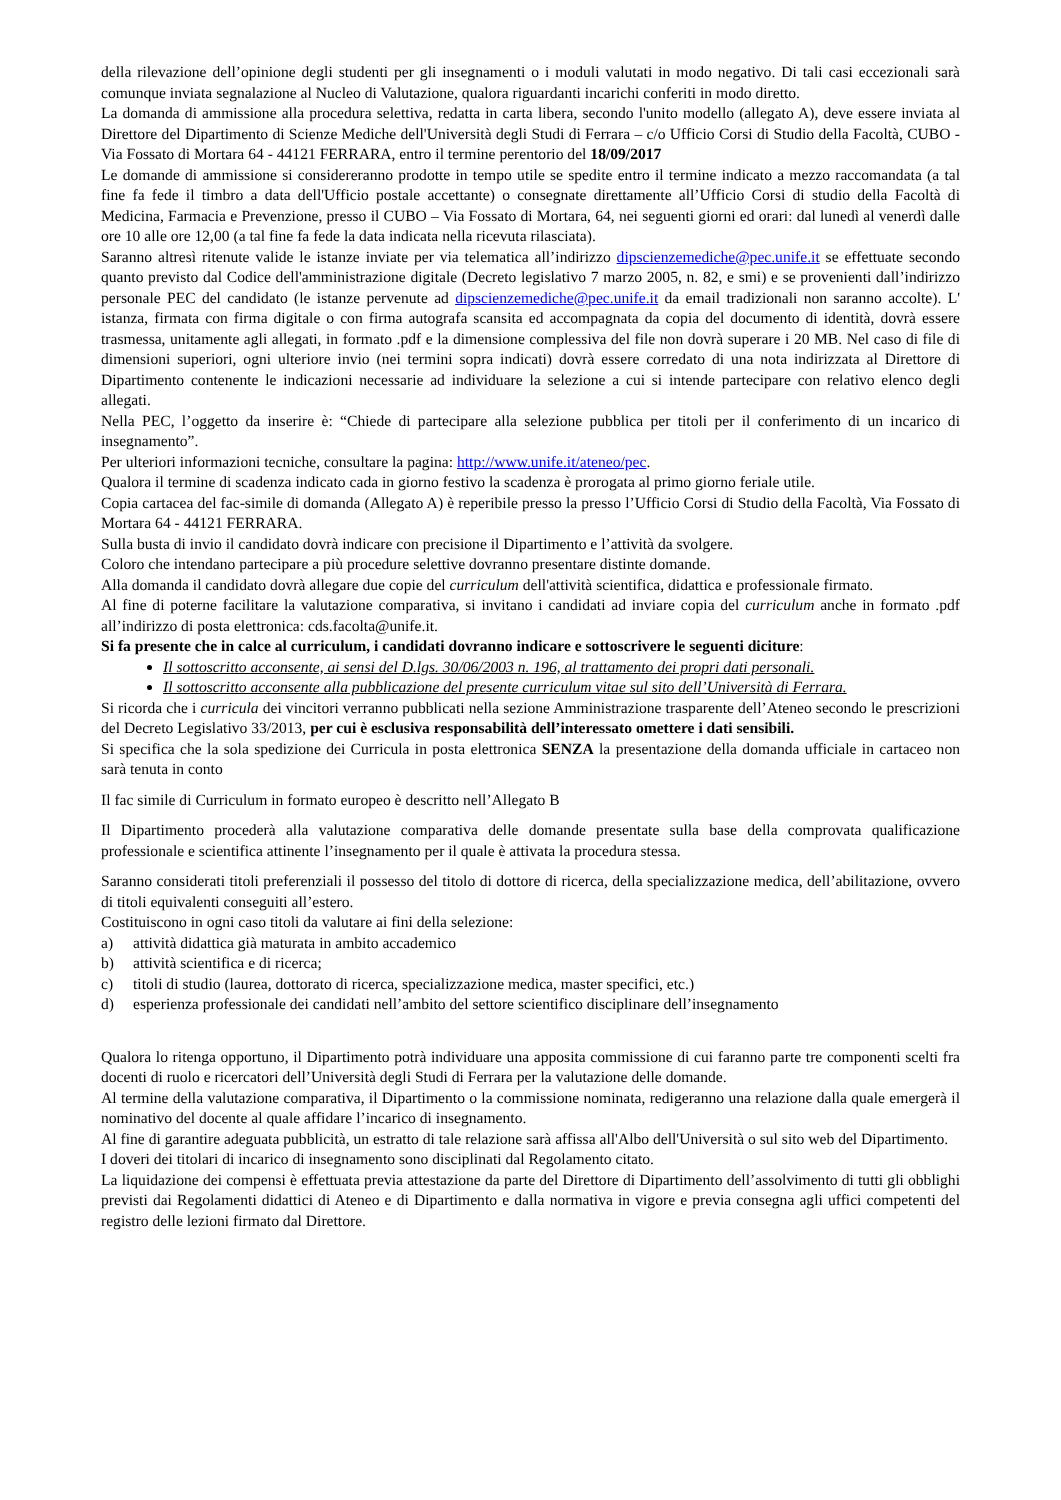della rilevazione dell’opinione degli studenti per gli insegnamenti o i moduli valutati in modo negativo. Di tali casi eccezionali sarà comunque inviata segnalazione al Nucleo di Valutazione, qualora riguardanti incarichi conferiti in modo diretto.
La domanda di ammissione alla procedura selettiva, redatta in carta libera, secondo l'unito modello (allegato A), deve essere inviata al Direttore del Dipartimento di Scienze Mediche dell'Università degli Studi di Ferrara – c/o Ufficio Corsi di Studio della Facoltà, CUBO - Via Fossato di Mortara 64 - 44121 FERRARA, entro il termine perentorio del 18/09/2017
Le domande di ammissione si considereranno prodotte in tempo utile se spedite entro il termine indicato a mezzo raccomandata (a tal fine fa fede il timbro a data dell'Ufficio postale accettante) o consegnate direttamente all’Ufficio Corsi di studio della Facoltà di Medicina, Farmacia e Prevenzione, presso il CUBO – Via Fossato di Mortara, 64, nei seguenti giorni ed orari: dal lunedì al venerdì dalle ore 10 alle ore 12,00 (a tal fine fa fede la data indicata nella ricevuta rilasciata).
Saranno altresì ritenute valide le istanze inviate per via telematica all’indirizzo dipscienzemediche@pec.unife.it se effettuate secondo quanto previsto dal Codice dell'amministrazione digitale (Decreto legislativo 7 marzo 2005, n. 82, e smi) e se provenienti dall’indirizzo personale PEC del candidato (le istanze pervenute ad dipscienzemediche@pec.unife.it da email tradizionali non saranno accolte). L' istanza, firmata con firma digitale o con firma autografa scansita ed accompagnata da copia del documento di identità, dovrà essere trasmessa, unitamente agli allegati, in formato .pdf e la dimensione complessiva del file non dovrà superare i 20 MB. Nel caso di file di dimensioni superiori, ogni ulteriore invio (nei termini sopra indicati) dovrà essere corredato di una nota indirizzata al Direttore di Dipartimento contenente le indicazioni necessarie ad individuare la selezione a cui si intende partecipare con relativo elenco degli allegati.
Nella PEC, l’oggetto da inserire è: “Chiede di partecipare alla selezione pubblica per titoli per il conferimento di un incarico di insegnamento”.
Per ulteriori informazioni tecniche, consultare la pagina: http://www.unife.it/ateneo/pec.
Qualora il termine di scadenza indicato cada in giorno festivo la scadenza è prorogata al primo giorno feriale utile.
Copia cartacea del fac-simile di domanda (Allegato A) è reperibile presso la presso l’Ufficio Corsi di Studio della Facoltà, Via Fossato di Mortara 64 - 44121 FERRARA.
Sulla busta di invio il candidato dovrà indicare con precisione il Dipartimento e l’attività da svolgere.
Coloro che intendano partecipare a più procedure selettive dovranno presentare distinte domande.
Alla domanda il candidato dovrà allegare due copie del curriculum dell'attività scientifica, didattica e professionale firmato.
Al fine di poterne facilitare la valutazione comparativa, si invitano i candidati ad inviare copia del curriculum anche in formato .pdf all’indirizzo di posta elettronica: cds.facolta@unife.it.
Si fa presente che in calce al curriculum, i candidati dovranno indicare e sottoscrivere le seguenti diciture:
Il sottoscritto acconsente, ai sensi del D.lgs. 30/06/2003 n. 196, al trattamento dei propri dati personali.
Il sottoscritto acconsente alla pubblicazione del presente curriculum vitae sul sito dell’Università di Ferrara.
Si ricorda che i curricula dei vincitori verranno pubblicati nella sezione Amministrazione trasparente dell’Ateneo secondo le prescrizioni del Decreto Legislativo 33/2013, per cui è esclusiva responsabilità dell’interessato omettere i dati sensibili.
Si specifica che la sola spedizione dei Curricula in posta elettronica SENZA la presentazione della domanda ufficiale in cartaceo non sarà tenuta in conto
Il fac simile di Curriculum in formato europeo è descritto nell’Allegato B
Il Dipartimento procederà alla valutazione comparativa delle domande presentate sulla base della comprovata qualificazione professionale e scientifica attinente l’insegnamento per il quale è attivata la procedura stessa.
Saranno considerati titoli preferenziali il possesso del titolo di dottore di ricerca, della specializzazione medica, dell’abilitazione, ovvero di titoli equivalenti conseguiti all’estero.
Costituiscono in ogni caso titoli da valutare ai fini della selezione:
a) attività didattica già maturata in ambito accademico
b) attività scientifica e di ricerca;
c) titoli di studio (laurea, dottorato di ricerca, specializzazione medica, master specifici, etc.)
d) esperienza professionale dei candidati nell’ambito del settore scientifico disciplinare dell’insegnamento
Qualora lo ritenga opportuno, il Dipartimento potrà individuare una apposita commissione di cui faranno parte tre componenti scelti fra docenti di ruolo e ricercatori dell’Università degli Studi di Ferrara per la valutazione delle domande.
Al termine della valutazione comparativa, il Dipartimento o la commissione nominata, redigeranno una relazione dalla quale emergerà il nominativo del docente al quale affidare l’incarico di insegnamento.
Al fine di garantire adeguata pubblicità, un estratto di tale relazione sarà affissa all'Albo dell'Università o sul sito web del Dipartimento.
I doveri dei titolari di incarico di insegnamento sono disciplinati dal Regolamento citato.
La liquidazione dei compensi è effettuata previa attestazione da parte del Direttore di Dipartimento dell’assolvimento di tutti gli obblighi previsti dai Regolamenti didattici di Ateneo e di Dipartimento e dalla normativa in vigore e previa consegna agli uffici competenti del registro delle lezioni firmato dal Direttore.